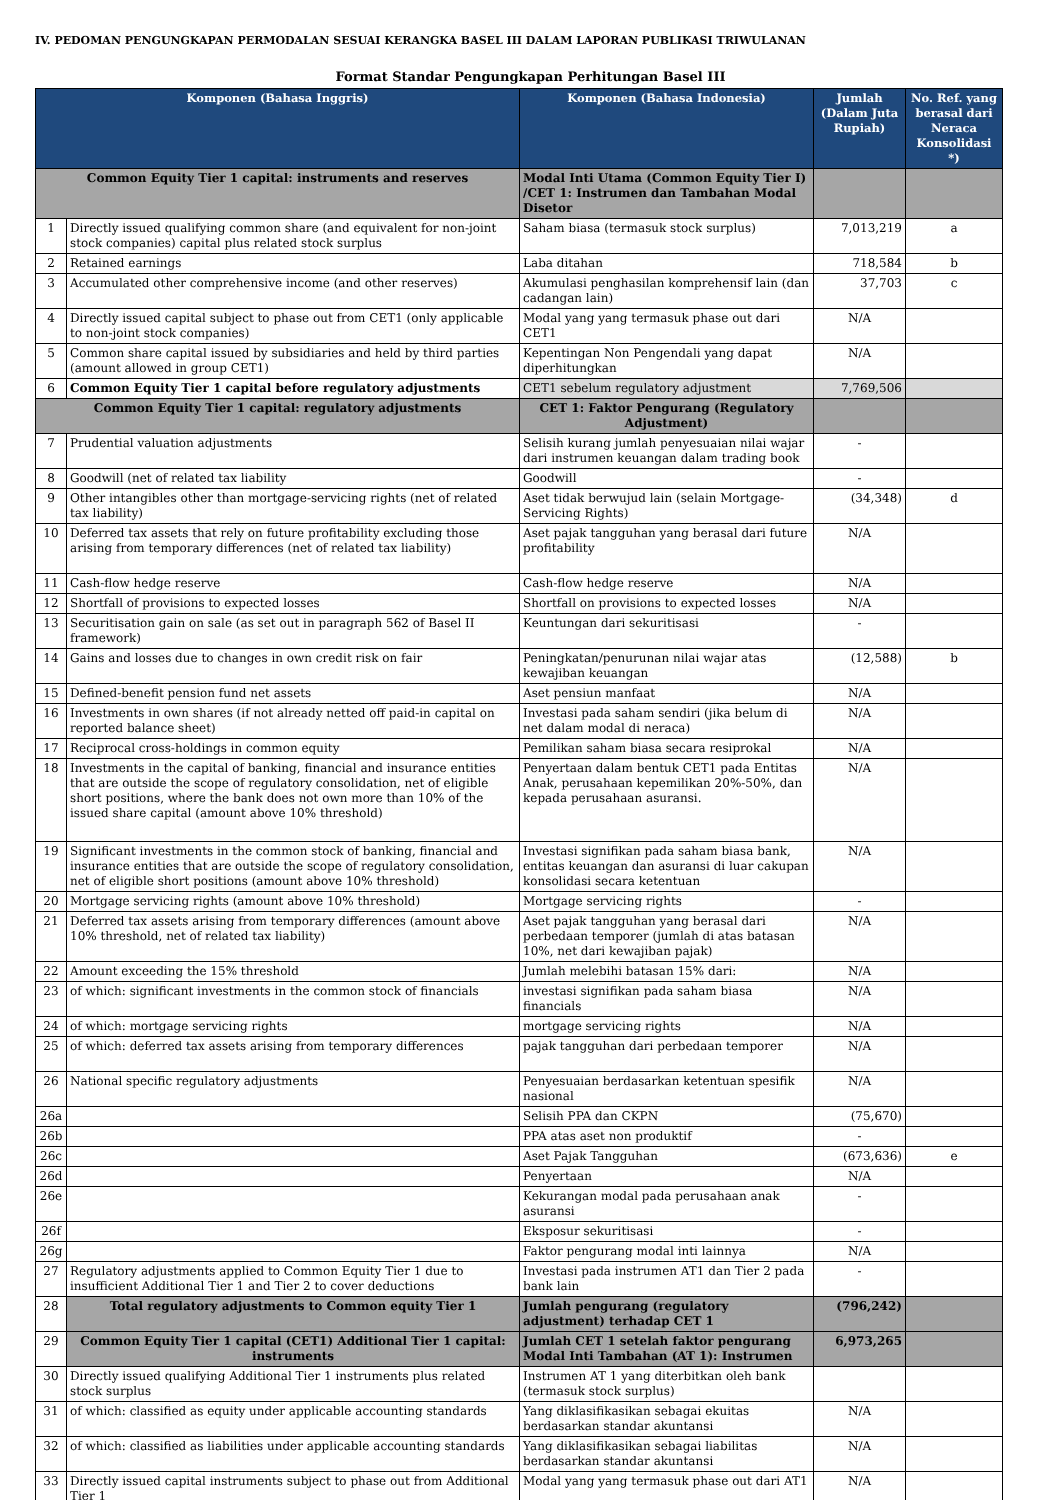IV. PEDOMAN PENGUNGKAPAN PERMODALAN SESUAI KERANGKA BASEL III DALAM LAPORAN PUBLIKASI TRIWULANAN
Format Standar Pengungkapan Perhitungan Basel III
| Komponen (Bahasa Inggris) | | Komponen (Bahasa Indonesia) | Jumlah (Dalam Juta Rupiah) | No. Ref. yang berasal dari Neraca Konsolidasi *) |
| --- | --- | --- | --- | --- |
| Common Equity Tier 1 capital: instruments and reserves | | Modal Inti Utama (Common Equity Tier I) /CET 1: Instrumen dan Tambahan Modal Disetor | | |
| 1 | Directly issued qualifying common share (and equivalent for non-joint stock companies) capital plus related stock surplus | Saham biasa (termasuk stock surplus) | 7,013,219 | a |
| 2 | Retained earnings | Laba ditahan | 718,584 | b |
| 3 | Accumulated other comprehensive income (and other reserves) | Akumulasi penghasilan komprehensif lain (dan cadangan lain) | 37,703 | c |
| 4 | Directly issued capital subject to phase out from CET1 (only applicable to non-joint stock companies) | Modal yang yang termasuk phase out dari CET1 | N/A | |
| 5 | Common share capital issued by subsidiaries and held by third parties (amount allowed in group CET1) | Kepentingan Non Pengendali yang dapat diperhitungkan | N/A | |
| 6 | Common Equity Tier 1 capital before regulatory adjustments | CET1 sebelum regulatory adjustment | 7,769,506 | |
| Common Equity Tier 1 capital: regulatory adjustments | | CET 1: Faktor Pengurang (Regulatory Adjustment) | | |
| 7 | Prudential valuation adjustments | Selisih kurang jumlah penyesuaian nilai wajar dari instrumen keuangan dalam trading book | - | |
| 8 | Goodwill (net of related tax liability | Goodwill | - | |
| 9 | Other intangibles other than mortgage-servicing rights (net of related tax liability) | Aset tidak berwujud lain (selain Mortgage-Servicing Rights) | (34,348) | d |
| 10 | Deferred tax assets that rely on future profitability excluding those arising from temporary differences (net of related tax liability) | Aset pajak tangguhan yang berasal dari future profitability | N/A | |
| 11 | Cash-flow hedge reserve | Cash-flow hedge reserve | N/A | |
| 12 | Shortfall of provisions to expected losses | Shortfall on provisions to expected losses | N/A | |
| 13 | Securitisation gain on sale (as set out in paragraph 562 of Basel II framework) | Keuntungan dari sekuritisasi | - | |
| 14 | Gains and losses due to changes in own credit risk on fair | Peningkatan/penurunan nilai wajar atas kewajiban keuangan | (12,588) | b |
| 15 | Defined-benefit pension fund net assets | Aset pensiun manfaat | N/A | |
| 16 | Investments in own shares (if not already netted off paid-in capital on reported balance sheet) | Investasi pada saham sendiri (jika belum di net dalam modal di neraca) | N/A | |
| 17 | Reciprocal cross-holdings in common equity | Pemilikan saham biasa secara resiprokal | N/A | |
| 18 | Investments in the capital of banking, financial and insurance entities that are outside the scope of regulatory consolidation, net of eligible short positions, where the bank does not own more than 10% of the issued share capital (amount above 10% threshold) | Penyertaan dalam bentuk CET1 pada Entitas Anak, perusahaan kepemilikan 20%-50%, dan kepada perusahaan asuransi. | N/A | |
| 19 | Significant investments in the common stock of banking, financial and insurance entities that are outside the scope of regulatory consolidation, net of eligible short positions (amount above 10% threshold) | Investasi signifikan pada saham biasa bank, entitas keuangan dan asuransi di luar cakupan konsolidasi secara ketentuan | N/A | |
| 20 | Mortgage servicing rights (amount above 10% threshold) | Mortgage servicing rights | - | |
| 21 | Deferred tax assets arising from temporary differences (amount above 10% threshold, net of related tax liability) | Aset pajak tangguhan yang berasal dari perbedaan temporer (jumlah di atas batasan 10%, net dari kewajiban pajak) | N/A | |
| 22 | Amount exceeding the 15% threshold | Jumlah melebihi batasan 15% dari: | N/A | |
| 23 | of which: significant investments in the common stock of financials | investasi signifikan pada saham biasa financials | N/A | |
| 24 | of which: mortgage servicing rights | mortgage servicing rights | N/A | |
| 25 | of which: deferred tax assets arising from temporary differences | pajak tangguhan dari perbedaan temporer | N/A | |
| 26 | National specific regulatory adjustments | Penyesuaian berdasarkan ketentuan spesifik nasional | N/A | |
| 26a | | Selisih PPA dan CKPN | (75,670) | |
| 26b | | PPA atas aset non produktif | - | |
| 26c | | Aset Pajak Tangguhan | (673,636) | e |
| 26d | | Penyertaan | N/A | |
| 26e | | Kekurangan modal pada perusahaan anak asuransi | - | |
| 26f | | Eksposur sekuritisasi | - | |
| 26g | | Faktor pengurang modal inti lainnya | N/A | |
| 27 | Regulatory adjustments applied to Common Equity Tier 1 due to insufficient Additional Tier 1 and Tier 2 to cover deductions | Investasi pada instrumen AT1 dan Tier 2 pada bank lain | - | |
| 28 | Total regulatory adjustments to Common equity Tier 1 | Jumlah pengurang (regulatory adjustment) terhadap CET 1 | (796,242) | |
| 29 | Common Equity Tier 1 capital (CET1) Additional Tier 1 capital: instruments | Jumlah CET 1 setelah faktor pengurang Modal Inti Tambahan (AT 1): Instrumen | 6,973,265 | |
| 30 | Directly issued qualifying Additional Tier 1 instruments plus related stock surplus | Instrumen AT 1 yang diterbitkan oleh bank (termasuk stock surplus) | | |
| 31 | of which: classified as equity under applicable accounting standards | Yang diklasifikasikan sebagai ekuitas berdasarkan standar akuntansi | N/A | |
| 32 | of which: classified as liabilities under applicable accounting standards | Yang diklasifikasikan sebagai liabilitas berdasarkan standar akuntansi | N/A | |
| 33 | Directly issued capital instruments subject to phase out from Additional Tier 1 | Modal yang yang termasuk phase out dari AT1 | N/A | |